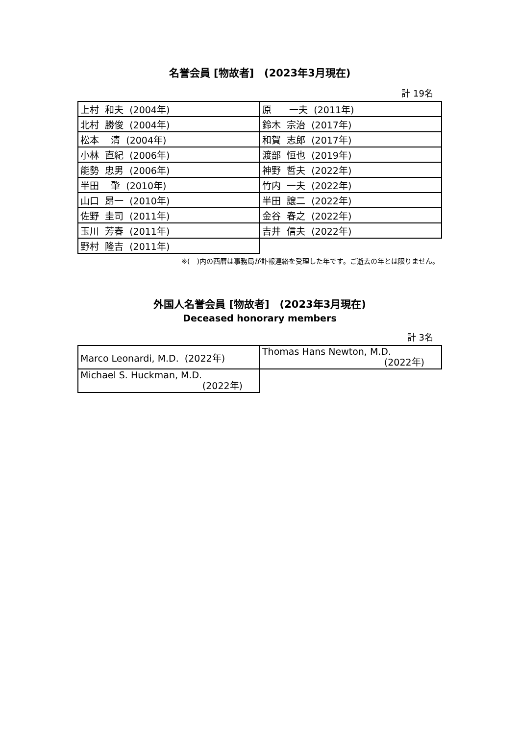名誉会員 [物故者]　(2023年3月現在)
計 19名
| 上村 和夫 (2004年) | 原 一夫 (2011年) |
| 北村 勝俊 (2004年) | 鈴木 宗治 (2017年) |
| 松本 清 (2004年) | 和賀 志郎 (2017年) |
| 小林 直紀 (2006年) | 渡部 恒也 (2019年) |
| 能勢 忠男 (2006年) | 神野 哲夫 (2022年) |
| 半田 肇 (2010年) | 竹内 一夫 (2022年) |
| 山口 昂一 (2010年) | 半田 譲二 (2022年) |
| 佐野 圭司 (2011年) | 金谷 春之 (2022年) |
| 玉川 芳春 (2011年) | 吉井 信夫 (2022年) |
| 野村 隆吉 (2011年) | |
※(　)内の西暦は事務局が訃報連絡を受理した年です。ご逝去の年とは限りません。
外国人名誉会員 [物故者]　(2023年3月現在)
Deceased honorary members
計 3名
| Marco Leonardi, M.D. (2022年) | Thomas Hans Newton, M.D. (2022年) |
| Michael S. Huckman, M.D. (2022年) | |